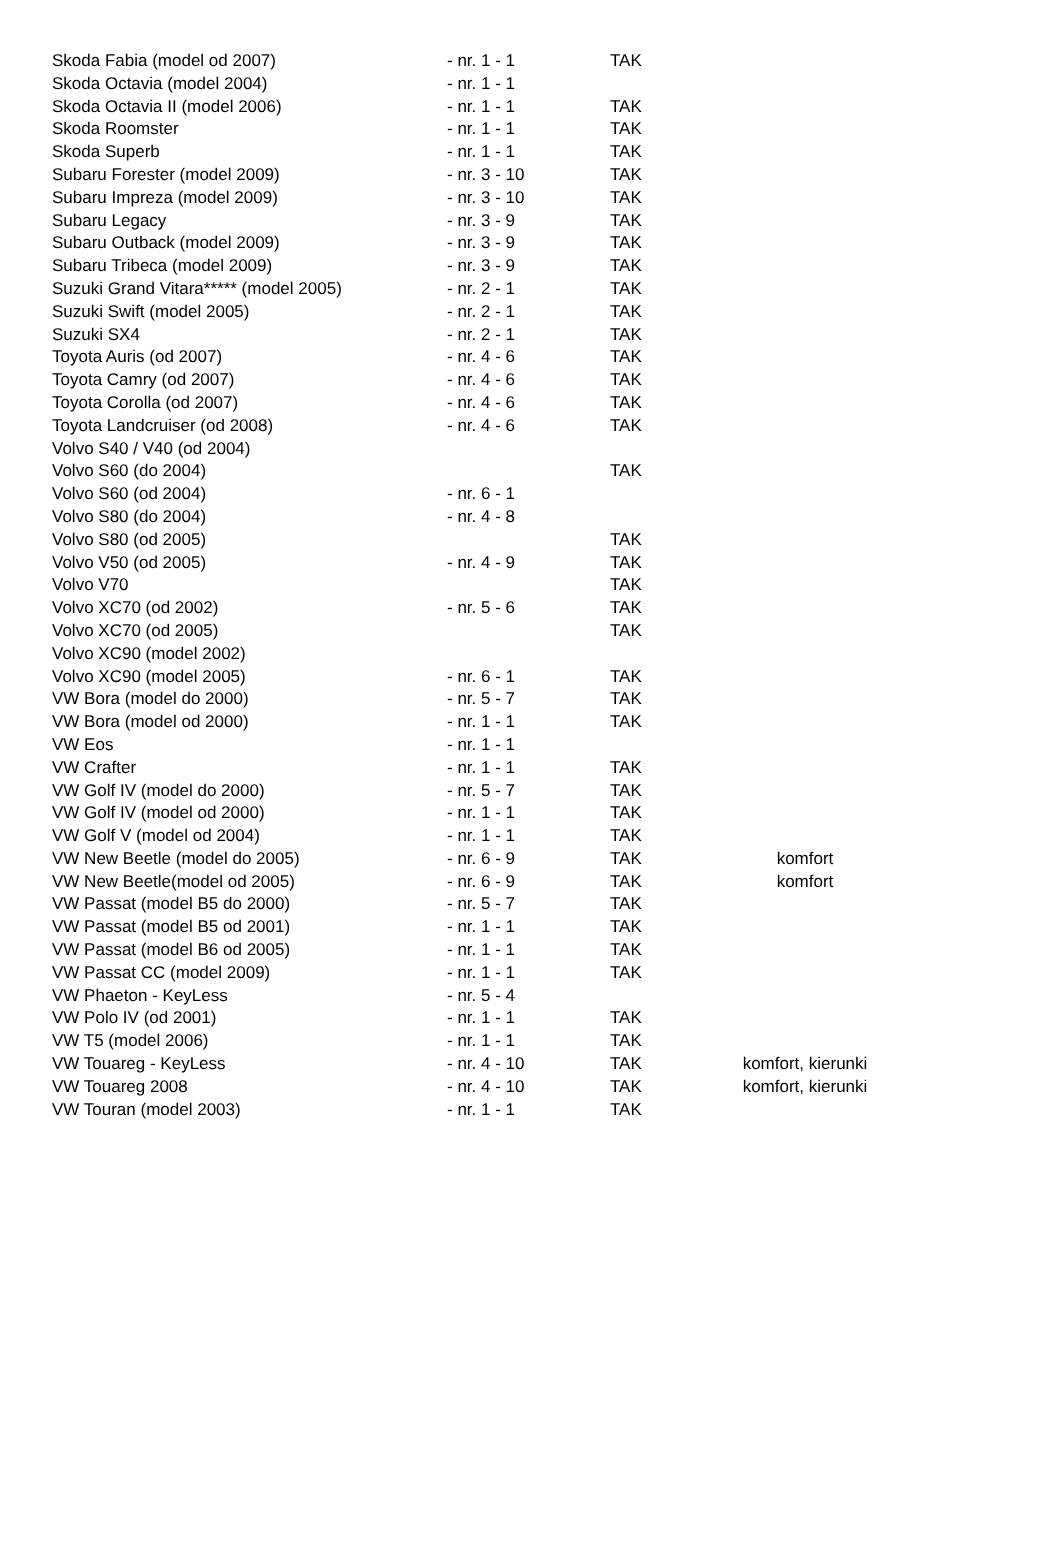| Skoda Fabia (model od 2007) | - nr. 1 - 1 | TAK | |
| Skoda Octavia (model 2004) | - nr. 1 - 1 | | |
| Skoda Octavia II (model 2006) | - nr. 1 - 1 | TAK | |
| Skoda Roomster | - nr. 1 - 1 | TAK | |
| Skoda Superb | - nr. 1 - 1 | TAK | |
| Subaru Forester (model 2009) | - nr. 3 - 10 | TAK | |
| Subaru Impreza (model 2009) | - nr. 3 - 10 | TAK | |
| Subaru Legacy | - nr. 3 - 9 | TAK | |
| Subaru Outback (model 2009) | - nr. 3 - 9 | TAK | |
| Subaru Tribeca (model 2009) | - nr. 3 - 9 | TAK | |
| Suzuki Grand Vitara***** (model 2005) | - nr. 2 - 1 | TAK | |
| Suzuki Swift (model 2005) | - nr. 2 - 1 | TAK | |
| Suzuki SX4 | - nr. 2 - 1 | TAK | |
| Toyota Auris (od 2007) | - nr. 4 - 6 | TAK | |
| Toyota Camry (od 2007) | - nr. 4 - 6 | TAK | |
| Toyota Corolla (od 2007) | - nr. 4 - 6 | TAK | |
| Toyota Landcruiser (od 2008) | - nr. 4 - 6 | TAK | |
| Volvo S40 / V40 (od 2004) | | | |
| Volvo S60 (do 2004) | | TAK | |
| Volvo S60 (od 2004) | - nr. 6 - 1 | | |
| Volvo S80 (do 2004) | - nr. 4 - 8 | | |
| Volvo S80 (od 2005) | | TAK | |
| Volvo V50 (od 2005) | - nr. 4 - 9 | TAK | |
| Volvo V70 | | TAK | |
| Volvo XC70 (od 2002) | - nr. 5 - 6 | TAK | |
| Volvo XC70 (od 2005) | | TAK | |
| Volvo XC90 (model 2002) | | | |
| Volvo XC90 (model 2005) | - nr. 6 - 1 | TAK | |
| VW Bora (model do 2000) | - nr. 5 - 7 | TAK | |
| VW Bora (model od 2000) | - nr. 1 - 1 | TAK | |
| VW Eos | - nr. 1 - 1 | | |
| VW Crafter | - nr. 1 - 1 | TAK | |
| VW Golf IV (model do 2000) | - nr. 5 - 7 | TAK | |
| VW Golf IV (model od 2000) | - nr. 1 - 1 | TAK | |
| VW Golf V (model od 2004) | - nr. 1 - 1 | TAK | |
| VW New Beetle (model do 2005) | - nr. 6 - 9 | TAK | komfort |
| VW New Beetle(model od 2005) | - nr. 6 - 9 | TAK | komfort |
| VW Passat (model B5 do 2000) | - nr. 5 - 7 | TAK | |
| VW Passat (model B5 od 2001) | - nr. 1 - 1 | TAK | |
| VW Passat (model B6 od 2005) | - nr. 1 - 1 | TAK | |
| VW Passat CC (model 2009) | - nr. 1 - 1 | TAK | |
| VW Phaeton - KeyLess | - nr. 5 - 4 | | |
| VW Polo IV (od 2001) | - nr. 1 - 1 | TAK | |
| VW T5 (model 2006) | - nr. 1 - 1 | TAK | |
| VW Touareg - KeyLess | - nr. 4 - 10 | TAK | komfort, kierunki |
| VW Touareg 2008 | - nr. 4 - 10 | TAK | komfort, kierunki |
| VW Touran (model 2003) | - nr. 1 - 1 | TAK | |